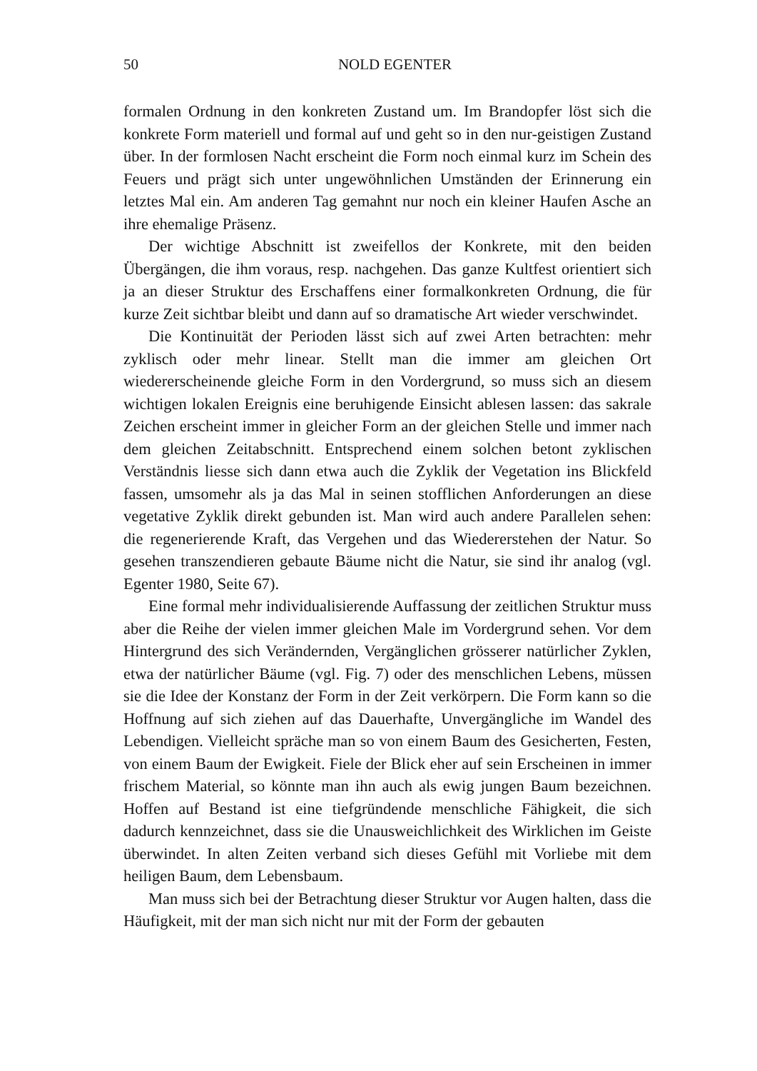50
NOLD EGENTER
formalen Ordnung in den konkreten Zustand um. Im Brandopfer löst sich die konkrete Form materiell und formal auf und geht so in den nur-geistigen Zustand über. In der formlosen Nacht erscheint die Form noch einmal kurz im Schein des Feuers und prägt sich unter ungewöhnlichen Umständen der Erinnerung ein letztes Mal ein. Am anderen Tag gemahnt nur noch ein kleiner Haufen Asche an ihre ehemalige Präsenz.
Der wichtige Abschnitt ist zweifellos der Konkrete, mit den beiden Übergängen, die ihm voraus, resp. nachgehen. Das ganze Kultfest orientiert sich ja an dieser Struktur des Erschaffens einer formalkonkreten Ordnung, die für kurze Zeit sichtbar bleibt und dann auf so dramatische Art wieder verschwindet.
Die Kontinuität der Perioden lässt sich auf zwei Arten betrachten: mehr zyklisch oder mehr linear. Stellt man die immer am gleichen Ort wiedererscheinende gleiche Form in den Vordergrund, so muss sich an diesem wichtigen lokalen Ereignis eine beruhigende Einsicht ablesen lassen: das sakrale Zeichen erscheint immer in gleicher Form an der gleichen Stelle und immer nach dem gleichen Zeitabschnitt. Entsprechend einem solchen betont zyklischen Verständnis liesse sich dann etwa auch die Zyklik der Vegetation ins Blickfeld fassen, umsomehr als ja das Mal in seinen stofflichen Anforderungen an diese vegetative Zyklik direkt gebunden ist. Man wird auch andere Parallelen sehen: die regenerierende Kraft, das Vergehen und das Wiedererstehen der Natur. So gesehen transzendieren gebaute Bäume nicht die Natur, sie sind ihr analog (vgl. Egenter 1980, Seite 67).
Eine formal mehr individualisierende Auffassung der zeitlichen Struktur muss aber die Reihe der vielen immer gleichen Male im Vordergrund sehen. Vor dem Hintergrund des sich Verändernden, Vergänglichen grösserer natürlicher Zyklen, etwa der natürlicher Bäume (vgl. Fig. 7) oder des menschlichen Lebens, müssen sie die Idee der Konstanz der Form in der Zeit verkörpern. Die Form kann so die Hoffnung auf sich ziehen auf das Dauerhafte, Unvergängliche im Wandel des Lebendigen. Vielleicht spräche man so von einem Baum des Gesicherten, Festen, von einem Baum der Ewigkeit. Fiele der Blick eher auf sein Erscheinen in immer frischem Material, so könnte man ihn auch als ewig jungen Baum bezeichnen. Hoffen auf Bestand ist eine tiefgründende menschliche Fähigkeit, die sich dadurch kennzeichnet, dass sie die Unausweichlichkeit des Wirklichen im Geiste überwindet. In alten Zeiten verband sich dieses Gefühl mit Vorliebe mit dem heiligen Baum, dem Lebensbaum.
Man muss sich bei der Betrachtung dieser Struktur vor Augen halten, dass die Häufigkeit, mit der man sich nicht nur mit der Form der gebauten